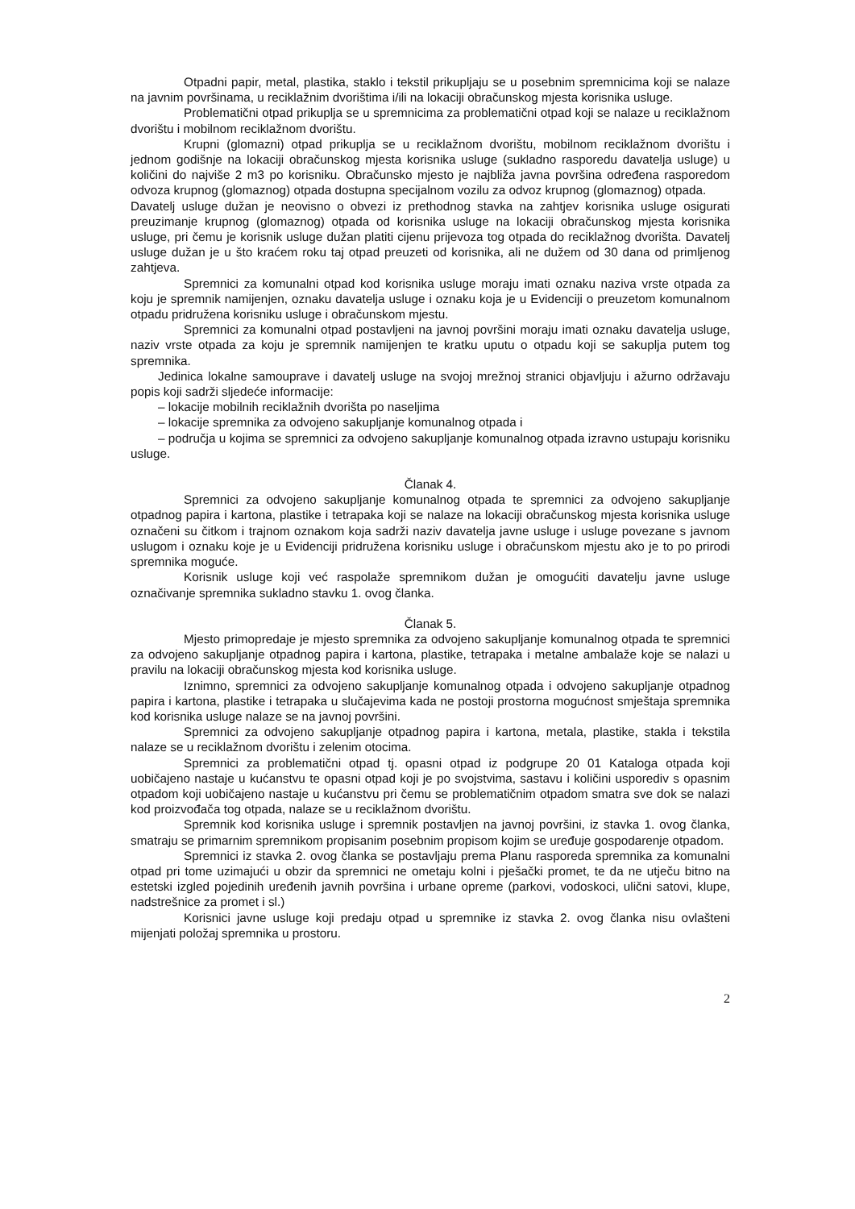Otpadni papir, metal, plastika, staklo i tekstil prikupljaju se u posebnim spremnicima koji se nalaze na javnim površinama, u reciklažnim dvorištima i/ili na lokaciji obračunskog mjesta korisnika usluge.
Problematični otpad prikuplja se u spremnicima za problematični otpad koji se nalaze u reciklažnom dvorištu i mobilnom reciklažnom dvorištu.
Krupni (glomazni) otpad prikuplja se u reciklažnom dvorištu, mobilnom reciklažnom dvorištu i jednom godišnje na lokaciji obračunskog mjesta korisnika usluge (sukladno rasporedu davatelja usluge) u količini do najviše 2 m3 po korisniku. Obračunsko mjesto je najbliža javna površina određena rasporedom odvoza krupnog (glomaznog) otpada dostupna specijalnom vozilu za odvoz krupnog (glomaznog) otpada.
Davatelj usluge dužan je neovisno o obvezi iz prethodnog stavka na zahtjev korisnika usluge osigurati preuzimanje krupnog (glomaznog) otpada od korisnika usluge na lokaciji obračunskog mjesta korisnika usluge, pri čemu je korisnik usluge dužan platiti cijenu prijevoza tog otpada do reciklažnog dvorišta. Davatelj usluge dužan je u što kraćem roku taj otpad preuzeti od korisnika, ali ne dužem od 30 dana od primljenog zahtjeva.
Spremnici za komunalni otpad kod korisnika usluge moraju imati oznaku naziva vrste otpada za koju je spremnik namijenjen, oznaku davatelja usluge i oznaku koja je u Evidenciji o preuzetom komunalnom otpadu pridružena korisniku usluge i obračunskom mjestu.
Spremnici za komunalni otpad postavljeni na javnoj površini moraju imati oznaku davatelja usluge, naziv vrste otpada za koju je spremnik namijenjen te kratku uputu o otpadu koji se sakuplja putem tog spremnika.
Jedinica lokalne samouprave i davatelj usluge na svojoj mrežnoj stranici objavljuju i ažurno održavaju popis koji sadrži sljedeće informacije:
– lokacije mobilnih reciklažnih dvorišta po naseljima
– lokacije spremnika za odvojeno sakupljanje komunalnog otpada i
– područja u kojima se spremnici za odvojeno sakupljanje komunalnog otpada izravno ustupaju korisniku usluge.
Članak 4.
Spremnici za odvojeno sakupljanje komunalnog otpada te spremnici za odvojeno sakupljanje otpadnog papira i kartona, plastike i tetrapaka koji se nalaze na lokaciji obračunskog mjesta korisnika usluge označeni su čitkom i trajnom oznakom koja sadrži naziv davatelja javne usluge i usluge povezane s javnom uslugom i oznaku koje je u Evidenciji pridružena korisniku usluge i obračunskom mjestu ako je to po prirodi spremnika moguće.
Korisnik usluge koji već raspolaže spremnikom dužan je omogućiti davatelju javne usluge označivanje spremnika sukladno stavku 1. ovog članka.
Članak 5.
Mjesto primopredaje je mjesto spremnika za odvojeno sakupljanje komunalnog otpada te spremnici za odvojeno sakupljanje otpadnog papira i kartona, plastike, tetrapaka i metalne ambalaže koje se nalazi u pravilu na lokaciji obračunskog mjesta kod korisnika usluge.
Iznimno, spremnici za odvojeno sakupljanje komunalnog otpada i odvojeno sakupljanje otpadnog papira i kartona, plastike i tetrapaka u slučajevima kada ne postoji prostorna mogućnost smještaja spremnika kod korisnika usluge nalaze se na javnoj površini.
Spremnici za odvojeno sakupljanje otpadnog papira i kartona, metala, plastike, stakla i tekstila nalaze se u reciklažnom dvorištu i zelenim otocima.
Spremnici za problematični otpad tj. opasni otpad iz podgrupe 20 01 Kataloga otpada koji uobičajeno nastaje u kućanstvu te opasni otpad koji je po svojstvima, sastavu i količini usporediv s opasnim otpadom koji uobičajeno nastaje u kućanstvu pri čemu se problematičnim otpadom smatra sve dok se nalazi kod proizvođača tog otpada, nalaze se u reciklažnom dvorištu.
Spremnik kod korisnika usluge i spremnik postavljen na javnoj površini, iz stavka 1. ovog članka, smatraju se primarnim spremnikom propisanim posebnim propisom kojim se uređuje gospodarenje otpadom.
Spremnici iz stavka 2. ovog članka se postavljaju prema Planu rasporeda spremnika za komunalni otpad pri tome uzimajući u obzir da spremnici ne ometaju kolni i pješački promet, te da ne utječu bitno na estetski izgled pojedinih uređenih javnih površina i urbane opreme (parkovi, vodoskoci, ulični satovi, klupe, nadstrešnice za promet i sl.)
Korisnici javne usluge koji predaju otpad u spremnike iz stavka 2. ovog članka nisu ovlašteni mijenjati položaj spremnika u prostoru.
2